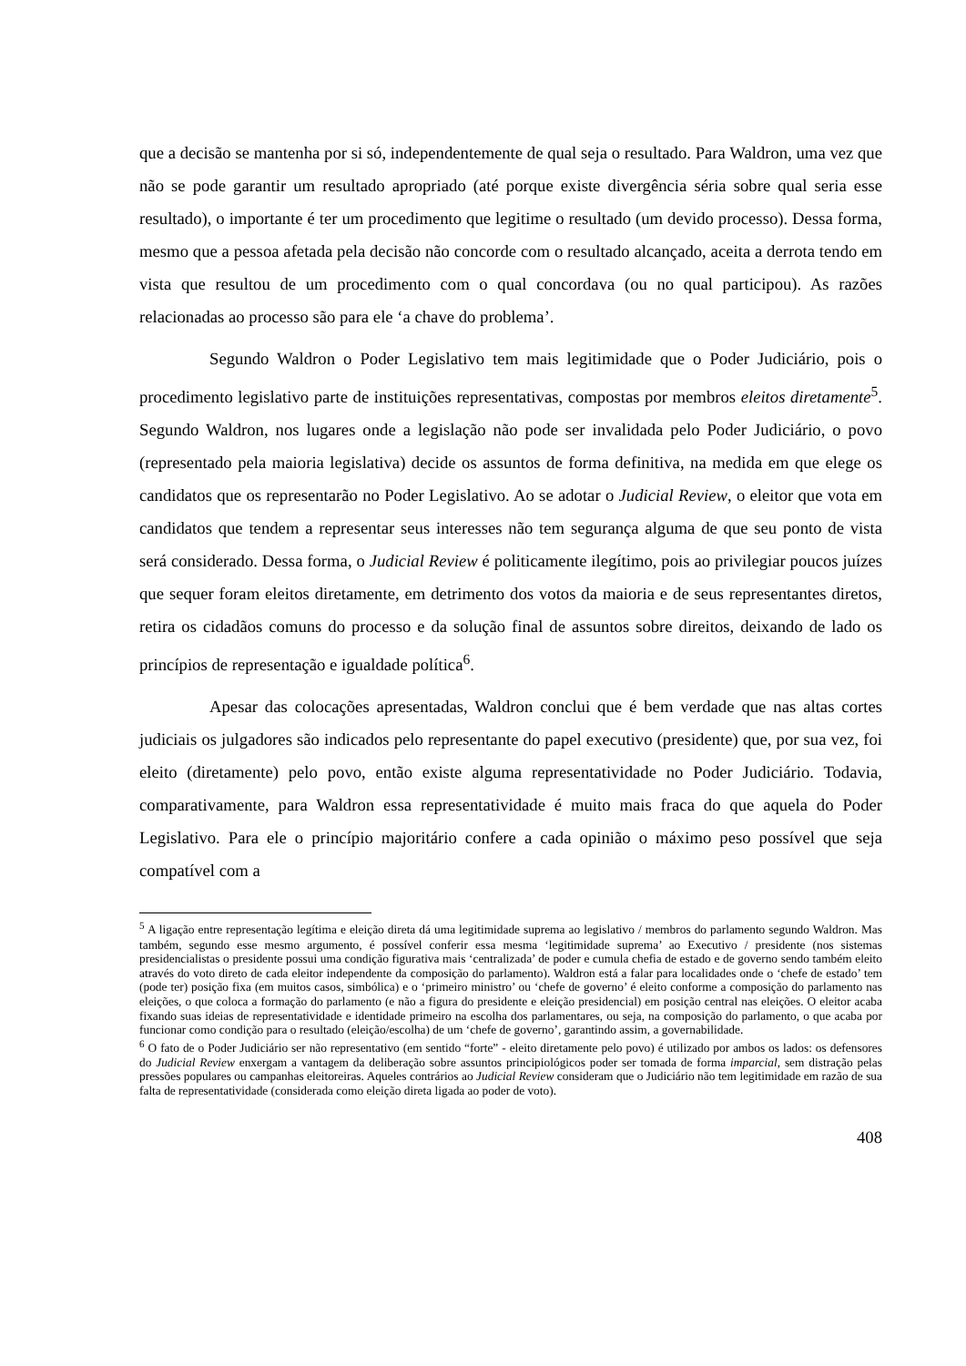que a decisão se mantenha por si só, independentemente de qual seja o resultado. Para Waldron, uma vez que não se pode garantir um resultado apropriado (até porque existe divergência séria sobre qual seria esse resultado), o importante é ter um procedimento que legitime o resultado (um devido processo). Dessa forma, mesmo que a pessoa afetada pela decisão não concorde com o resultado alcançado, aceita a derrota tendo em vista que resultou de um procedimento com o qual concordava (ou no qual participou). As razões relacionadas ao processo são para ele ‘a chave do problema’.
Segundo Waldron o Poder Legislativo tem mais legitimidade que o Poder Judiciário, pois o procedimento legislativo parte de instituições representativas, compostas por membros eleitos diretamente<sup>5</sup>. Segundo Waldron, nos lugares onde a legislação não pode ser invalidada pelo Poder Judiciário, o povo (representado pela maioria legislativa) decide os assuntos de forma definitiva, na medida em que elege os candidatos que os representarão no Poder Legislativo. Ao se adotar o Judicial Review, o eleitor que vota em candidatos que tendem a representar seus interesses não tem segurança alguma de que seu ponto de vista será considerado. Dessa forma, o Judicial Review é politicamente ilegítimo, pois ao privilegiar poucos juízes que sequer foram eleitos diretamente, em detrimento dos votos da maioria e de seus representantes diretos, retira os cidadãos comuns do processo e da solução final de assuntos sobre direitos, deixando de lado os princípios de representação e igualdade política<sup>6</sup>.
Apesar das colocações apresentadas, Waldron conclui que é bem verdade que nas altas cortes judiciais os julgadores são indicados pelo representante do papel executivo (presidente) que, por sua vez, foi eleito (diretamente) pelo povo, então existe alguma representatividade no Poder Judiciário. Todavia, comparativamente, para Waldron essa representatividade é muito mais fraca do que aquela do Poder Legislativo. Para ele o princípio majoritário confere a cada opinião o máximo peso possível que seja compatível com a
<sup>5</sup> A ligação entre representação legítima e eleição direta dá uma legitimidade suprema ao legislativo / membros do parlamento segundo Waldron. Mas também, segundo esse mesmo argumento, é possível conferir essa mesma ‘legitimidade suprema’ ao Executivo / presidente (nos sistemas presidencialistas o presidente possui uma condição figurativa mais ‘centralizada’ de poder e cumula chefia de estado e de governo sendo também eleito através do voto direto de cada eleitor independente da composição do parlamento). Waldron está a falar para localidades onde o ‘chefe de estado’ tem (pode ter) posição fixa (em muitos casos, simbólica) e o ‘primeiro ministro’ ou ‘chefe de governo’ é eleito conforme a composição do parlamento nas eleições, o que coloca a formação do parlamento (e não a figura do presidente e eleição presidencial) em posição central nas eleições. O eleitor acaba fixando suas ideias de representatividade e identidade primeiro na escolha dos parlamentares, ou seja, na composição do parlamento, o que acaba por funcionar como condição para o resultado (eleição/escolha) de um ‘chefe de governo’, garantindo assim, a governabilidade.
<sup>6</sup> O fato de o Poder Judiciário ser não representativo (em sentido “forte” - eleito diretamente pelo povo) é utilizado por ambos os lados: os defensores do Judicial Review enxergam a vantagem da deliberação sobre assuntos principiológicos poder ser tomada de forma imparcial, sem distração pelas pressões populares ou campanhas eleitoreiras. Aqueles contrários ao Judicial Review consideram que o Judiciário não tem legitimidade em razão de sua falta de representatividade (considerada como eleição direta ligada ao poder de voto).
408